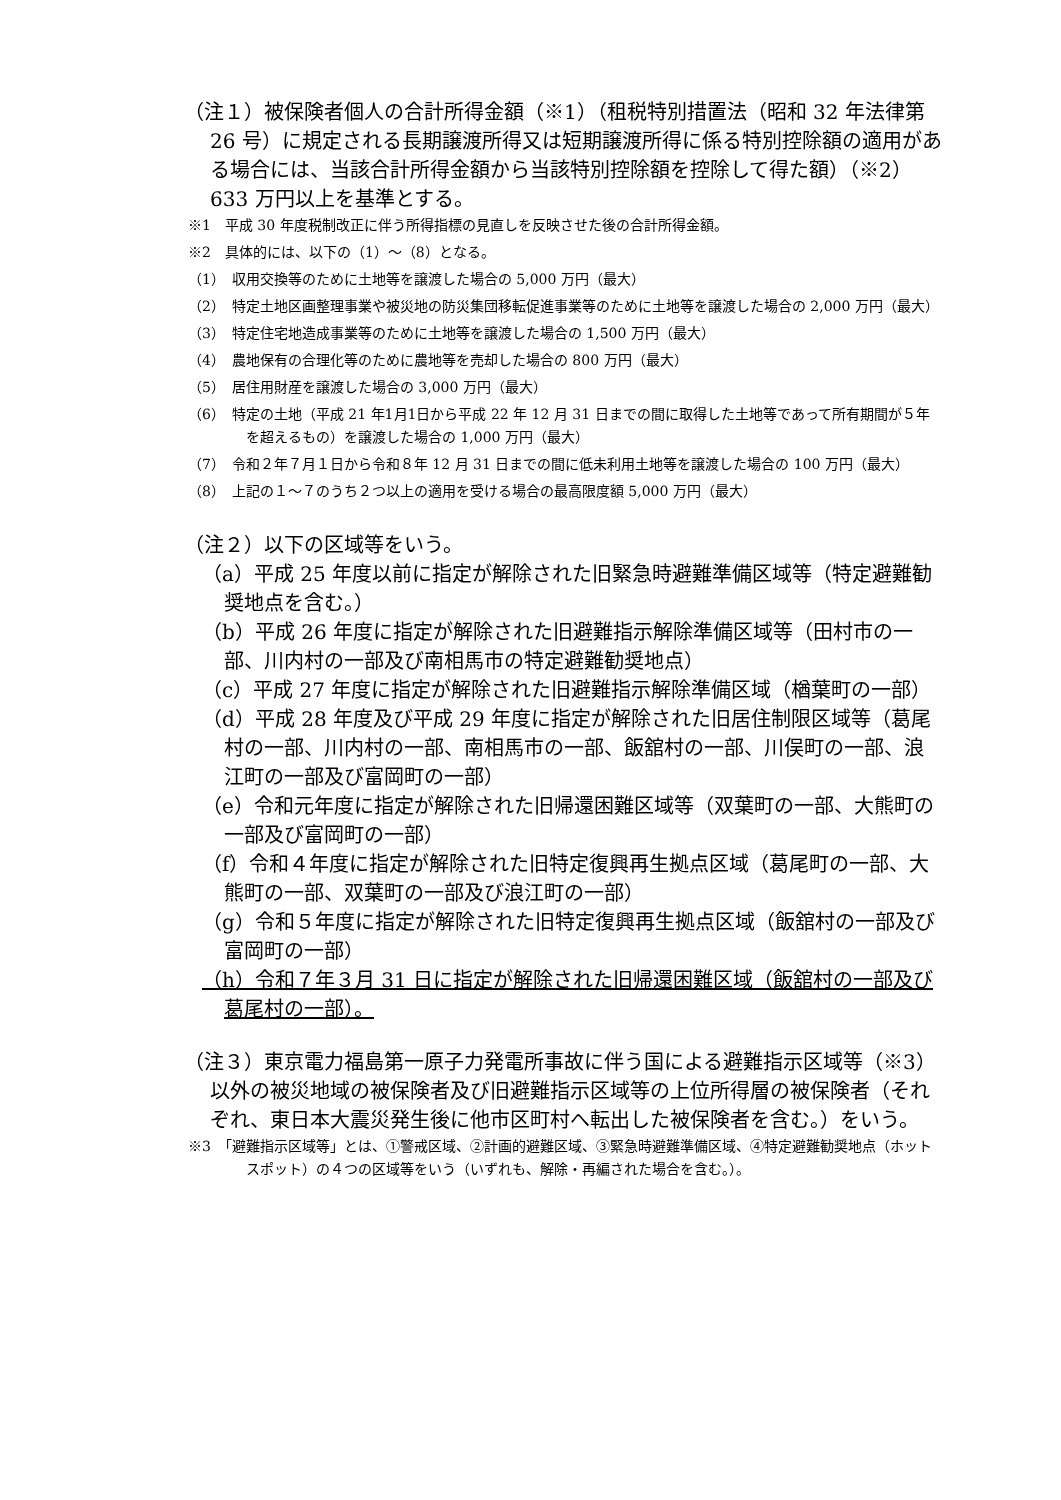（注１）被保険者個人の合計所得金額（※1）（租税特別措置法（昭和 32 年法律第 26 号）に規定される長期譲渡所得又は短期譲渡所得に係る特別控除額の適用がある場合には、当該合計所得金額から当該特別控除額を控除して得た額）（※2）633 万円以上を基準とする。
※1　平成 30 年度税制改正に伴う所得指標の見直しを反映させた後の合計所得金額。
※2　具体的には、以下の（1）～（8）となる。
（1）　収用交換等のために土地等を譲渡した場合の 5,000 万円（最大）
（2）　特定土地区画整理事業や被災地の防災集団移転促進事業等のために土地等を譲渡した場合の 2,000 万円（最大）
（3）　特定住宅地造成事業等のために土地等を譲渡した場合の 1,500 万円（最大）
（4）　農地保有の合理化等のために農地等を売却した場合の 800 万円（最大）
（5）　居住用財産を譲渡した場合の 3,000 万円（最大）
（6）　特定の土地（平成 21 年1月1日から平成 22 年 12 月 31 日までの間に取得した土地等であって所有期間が５年を超えるもの）を譲渡した場合の 1,000 万円（最大）
（7）　令和２年７月１日から令和８年 12 月 31 日までの間に低未利用土地等を譲渡した場合の 100 万円（最大）
（8）　上記の１～７のうち２つ以上の適用を受ける場合の最高限度額 5,000 万円（最大）
（注２）以下の区域等をいう。
（a）平成 25 年度以前に指定が解除された旧緊急時避難準備区域等（特定避難勧奨地点を含む。）
（b）平成 26 年度に指定が解除された旧避難指示解除準備区域等（田村市の一部、川内村の一部及び南相馬市の特定避難勧奨地点）
（c）平成 27 年度に指定が解除された旧避難指示解除準備区域（楢葉町の一部）
（d）平成 28 年度及び平成 29 年度に指定が解除された旧居住制限区域等（葛尾村の一部、川内村の一部、南相馬市の一部、飯舘村の一部、川俣町の一部、浪江町の一部及び富岡町の一部）
（e）令和元年度に指定が解除された旧帰還困難区域等（双葉町の一部、大熊町の一部及び富岡町の一部）
（f）令和４年度に指定が解除された旧特定復興再生拠点区域（葛尾町の一部、大熊町の一部、双葉町の一部及び浪江町の一部）
（g）令和５年度に指定が解除された旧特定復興再生拠点区域（飯舘村の一部及び富岡町の一部）
（h）令和７年３月 31 日に指定が解除された旧帰還困難区域（飯舘村の一部及び葛尾村の一部）。
（注３）東京電力福島第一原子力発電所事故に伴う国による避難指示区域等（※3）以外の被災地域の被保険者及び旧避難指示区域等の上位所得層の被保険者（それぞれ、東日本大震災発生後に他市区町村へ転出した被保険者を含む。）をいう。
※3　「避難指示区域等」とは、①警戒区域、②計画的避難区域、③緊急時避難準備区域、④特定避難勧奨地点（ホットスポット）の４つの区域等をいう（いずれも、解除・再編された場合を含む。）。